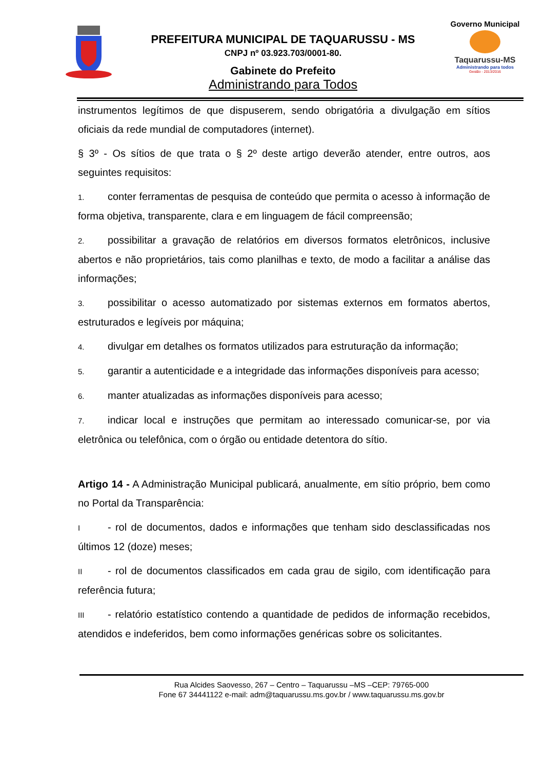PREFEITURA MUNICIPAL DE TAQUARUSSU - MS
CNPJ nº 03.923.703/0001-80.
Gabinete do Prefeito
Administrando para Todos
Governo Municipal
Taquarussu-MS
Administrando para todos
Gestão - 2013/2016
instrumentos legítimos de que dispuserem, sendo obrigatória a divulgação em sítios oficiais da rede mundial de computadores (internet).
§ 3º - Os sítios de que trata o § 2º deste artigo deverão atender, entre outros, aos seguintes requisitos:
1. conter ferramentas de pesquisa de conteúdo que permita o acesso à informação de forma objetiva, transparente, clara e em linguagem de fácil compreensão;
2. possibilitar a gravação de relatórios em diversos formatos eletrônicos, inclusive abertos e não proprietários, tais como planilhas e texto, de modo a facilitar a análise das informações;
3. possibilitar o acesso automatizado por sistemas externos em formatos abertos, estruturados e legíveis por máquina;
4. divulgar em detalhes os formatos utilizados para estruturação da informação;
5. garantir a autenticidade e a integridade das informações disponíveis para acesso;
6. manter atualizadas as informações disponíveis para acesso;
7. indicar local e instruções que permitam ao interessado comunicar-se, por via eletrônica ou telefônica, com o órgão ou entidade detentora do sítio.
Artigo 14 - A Administração Municipal publicará, anualmente, em sítio próprio, bem como no Portal da Transparência:
I - rol de documentos, dados e informações que tenham sido desclassificadas nos últimos 12 (doze) meses;
II - rol de documentos classificados em cada grau de sigilo, com identificação para referência futura;
III - relatório estatístico contendo a quantidade de pedidos de informação recebidos, atendidos e indeferidos, bem como informações genéricas sobre os solicitantes.
Rua Alcides Saovesso, 267 – Centro – Taquarussu –MS –CEP: 79765-000
Fone 67 34441122 e-mail: adm@taquarussu.ms.gov.br / www.taquarussu.ms.gov.br